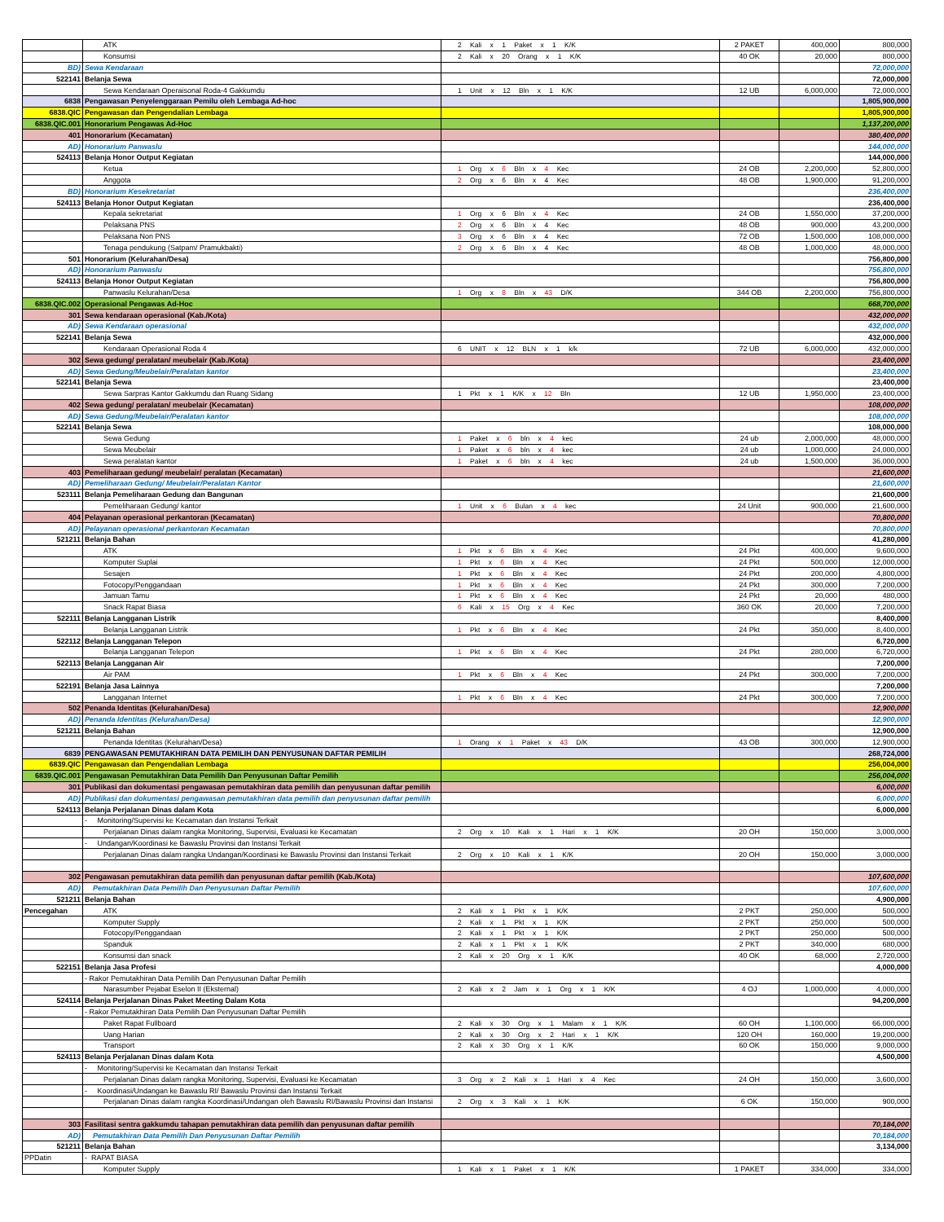| | ATK | 2 Kali x 1 Paket x 1 K/K | 2 PAKET | 400,000 | 800,000 |
| | Konsumsi | 2 Kali x 20 Orang x 1 K/K | 40 OK | 20,000 | 800,000 |
| BD) | Sewa Kendaraan | | | | 72,000,000 |
| 522141 | Belanja Sewa | | | | 72,000,000 |
| | Sewa Kendaraan Operaisonal Roda-4 Gakkumdu | 1 Unit x 12 Bln x 1 K/K | 12 UB | 6,000,000 | 72,000,000 |
| 6838 | Pengawasan Penyelenggaraan Pemilu oleh Lembaga Ad-hoc | | | | 1,805,900,000 |
| 6838.QIC | Pengawasan dan Pengendalian Lembaga | | | | 1,805,900,000 |
| 6838.QIC.001 | Honorarium Pengawas Ad-Hoc | | | | 1,137,200,000 |
| 401 | Honorarium (Kecamatan) | | | | 380,400,000 |
| AD) | Honorarium Panwaslu | | | | 144,000,000 |
| 524113 | Belanja Honor Output Kegiatan | | | | 144,000,000 |
| | Ketua | 1 Org x 6 Bln x 4 Kec | 24 OB | 2,200,000 | 52,800,000 |
| | Anggota | 2 Org x 6 Bln x 4 Kec | 48 OB | 1,900,000 | 91,200,000 |
| BD) | Honorarium Kesekretariat | | | | 236,400,000 |
| 524113 | Belanja Honor Output Kegiatan | | | | 236,400,000 |
| | Kepala sekretariat | 1 Org x 6 Bln x 4 Kec | 24 OB | 1,550,000 | 37,200,000 |
| | Pelaksana PNS | 2 Org x 6 Bln x 4 Kec | 48 OB | 900,000 | 43,200,000 |
| | Pelaksana Non PNS | 3 Org x 6 Bln x 4 Kec | 72 OB | 1,500,000 | 108,000,000 |
| | Tenaga pendukung (Satpam/ Pramukbakti) | 2 Org x 6 Bln x 4 Kec | 48 OB | 1,000,000 | 48,000,000 |
| 501 | Honorarium (Kelurahan/Desa) | | | | 756,800,000 |
| AD) | Honorarium Panwaslu | | | | 756,800,000 |
| 524113 | Belanja Honor Output Kegiatan | | | | 756,800,000 |
| | Panwaslu Kelurahan/Desa | 1 Org x 8 Bln x 43 D/K | 344 OB | 2,200,000 | 756,800,000 |
| 6838.QIC.002 | Operasional Pengawas Ad-Hoc | | | | 668,700,000 |
| 301 | Sewa kendaraan operasional (Kab./Kota) | | | | 432,000,000 |
| AD) | Sewa Kendaraan operasional | | | | 432,000,000 |
| 522141 | Belanja Sewa | | | | 432,000,000 |
| | Kendaraan Operasional Roda 4 | 6 UNIT x 12 BLN x 1 k/k | 72 UB | 6,000,000 | 432,000,000 |
| 302 | Sewa gedung/ peralatan/ meubelair (Kab./Kota) | | | | 23,400,000 |
| AD) | Sewa Gedung/Meubelair/Peralatan kantor | | | | 23,400,000 |
| 522141 | Belanja Sewa | | | | 23,400,000 |
| | Sewa Sarpras Kantor Gakkumdu dan Ruang Sidang | 1 Pkt x 1 K/K x 12 Bln | 12 UB | 1,950,000 | 23,400,000 |
| 402 | Sewa gedung/ peralatan/ meubelair (Kecamatan) | | | | 108,000,000 |
| AD) | Sewa Gedung/Meubelair/Peralatan kantor | | | | 108,000,000 |
| 522141 | Belanja Sewa | | | | 108,000,000 |
| | Sewa Gedung | 1 Paket x 6 bln x 4 kec | 24 ub | 2,000,000 | 48,000,000 |
| | Sewa Meubelair | 1 Paket x 6 bln x 4 kec | 24 ub | 1,000,000 | 24,000,000 |
| | Sewa peralatan kantor | 1 Paket x 6 bln x 4 kec | 24 ub | 1,500,000 | 36,000,000 |
| 403 | Pemeliharaan gedung/ meubelair/ peralatan (Kecamatan) | | | | 21,600,000 |
| AD) | Pemeliharaan Gedung/ Meubelair/Peralatan Kantor | | | | 21,600,000 |
| 523111 | Belanja Pemeliharaan Gedung dan Bangunan | | | | 21,600,000 |
| | Pemeliharaan Gedung/ kantor | 1 Unit x 6 Bulan x 4 kec | 24 Unit | 900,000 | 21,600,000 |
| 404 | Pelayanan operasional perkantoran (Kecamatan) | | | | 70,800,000 |
| AD) | Pelayanan operasional perkantoran Kecamatan | | | | 70,800,000 |
| 521211 | Belanja Bahan | | | | 41,280,000 |
| | ATK | 1 Pkt x 6 Bln x 4 Kec | 24 Pkt | 400,000 | 9,600,000 |
| | Komputer Suplai | 1 Pkt x 6 Bln x 4 Kec | 24 Pkt | 500,000 | 12,000,000 |
| | Sesajen | 1 Pkt x 6 Bln x 4 Kec | 24 Pkt | 200,000 | 4,800,000 |
| | Fotocopy/Penggandaan | 1 Pkt x 6 Bln x 4 Kec | 24 Pkt | 300,000 | 7,200,000 |
| | Jamuan Tamu | 1 Pkt x 6 Bln x 4 Kec | 24 Pkt | 20,000 | 480,000 |
| | Snack Rapat Biasa | 6 Kali x 15 Org x 4 Kec | 360 OK | 20,000 | 7,200,000 |
| 522111 | Belanja Langganan Listrik | | | | 8,400,000 |
| | Belanja Langganan Listrik | 1 Pkt x 6 Bln x 4 Kec | 24 Pkt | 350,000 | 8,400,000 |
| 522112 | Belanja Langganan Telepon | | | | 6,720,000 |
| | Belanja Langganan Telepon | 1 Pkt x 6 Bln x 4 Kec | 24 Pkt | 280,000 | 6,720,000 |
| 522113 | Belanja Langganan Air | | | | 7,200,000 |
| | Air PAM | 1 Pkt x 6 Bln x 4 Kec | 24 Pkt | 300,000 | 7,200,000 |
| 522191 | Belanja Jasa Lainnya | | | | 7,200,000 |
| | Langganan Internet | 1 Pkt x 6 Bln x 4 Kec | 24 Pkt | 300,000 | 7,200,000 |
| 502 | Penanda Identitas (Kelurahan/Desa) | | | | 12,900,000 |
| AD) | Penanda Identitas (Kelurahan/Desa) | | | | 12,900,000 |
| 521211 | Belanja Bahan | | | | 12,900,000 |
| | Penanda Identitas (Kelurahan/Desa) | 1 Orang x 1 Paket x 43 D/K | 43 OB | 300,000 | 12,900,000 |
| 6839 | PENGAWASAN PEMUTAKHIRAN DATA PEMILIH DAN PENYUSUNAN DAFTAR PEMILIH | | | | 268,724,000 |
| 6839.QIC | Pengawasan dan Pengendalian Lembaga | | | | 256,004,000 |
| 6839.QIC.001 | Pengawasan Pemutakhiran Data Pemilih Dan Penyusunan Daftar Pemilih | | | | 256,004,000 |
| 301 | Publikasi dan dokumentasi pengawasan pemutakhiran data pemilih dan penyusunan daftar pemilih | | | | 6,000,000 |
| AD) | Publikasi dan dokumentasi pengawasan pemutakhiran data pemilih dan penyusunan daftar pemilih | | | | 6,000,000 |
| 524113 | Belanja Perjalanan Dinas dalam Kota | | | | 6,000,000 |
| | - Monitoring/Supervisi ke Kecamatan dan Instansi Terkait | | | | |
| | Perjalanan Dinas dalam rangka Monitoring, Supervisi, Evaluasi ke Kecamatan | 2 Org x 10 Kali x 1 Hari x 1 K/K | 20 OH | 150,000 | 3,000,000 |
| | - Undangan/Koordinasi ke Bawaslu Provinsi dan Instansi Terkait | | | | |
| | Perjalanan Dinas dalam rangka Undangan/Koordinasi ke Bawaslu Provinsi dan Instansi Terkait | 2 Org x 10 Kali x 1 K/K | 20 OH | 150,000 | 3,000,000 |
| 302 | Pengawasan pemutakhiran data pemilih dan penyusunan daftar pemilih (Kab./Kota) | | | | 107,600,000 |
| AD) | Pemutakhiran Data Pemilih Dan Penyusunan Daftar Pemilih | | | | 107,600,000 |
| 521211 | Belanja Bahan | | | | 4,900,000 |
| Pencegahan | ATK | 2 Kali x 1 Pkt x 1 K/K | 2 PKT | 250,000 | 500,000 |
| | Komputer Supply | 2 Kali x 1 Pkt x 1 K/K | 2 PKT | 250,000 | 500,000 |
| | Fotocopy/Penggandaan | 2 Kali x 1 Pkt x 1 K/K | 2 PKT | 250,000 | 500,000 |
| | Spanduk | 2 Kali x 1 Pkt x 1 K/K | 2 PKT | 340,000 | 680,000 |
| | Konsumsi dan snack | 2 Kali x 20 Org x 1 K/K | 40 OK | 68,000 | 2,720,000 |
| 522151 | Belanja Jasa Profesi | | | | 4,000,000 |
| | - Rakor Pemutakhiran Data Pemilih Dan Penyusunan Daftar Pemilih | | | | |
| | Narasumber Pejabat Eselon II (Eksternal) | 2 Kali x 2 Jam x 1 Org x 1 K/K | 4 OJ | 1,000,000 | 4,000,000 |
| 524114 | Belanja Perjalanan Dinas Paket Meeting Dalam Kota | | | | 94,200,000 |
| | - Rakor Pemutakhiran Data Pemilih Dan Penyusunan Daftar Pemilih | | | | |
| | Paket Rapat Fullboard | 2 Kali x 30 Org x 1 Malam x 1 K/K | 60 OH | 1,100,000 | 66,000,000 |
| | Uang Harian | 2 Kali x 30 Org x 2 Hari x 1 K/K | 120 OH | 160,000 | 19,200,000 |
| | Transport | 2 Kali x 30 Org x 1 K/K | 60 OK | 150,000 | 9,000,000 |
| 524113 | Belanja Perjalanan Dinas dalam Kota | | | | 4,500,000 |
| | - Monitoring/Supervisi ke Kecamatan dan Instansi Terkait | | | | |
| | Perjalanan Dinas dalam rangka Monitoring, Supervisi, Evaluasi ke Kecamatan | 3 Org x 2 Kali x 1 Hari x 4 Kec | 24 OH | 150,000 | 3,600,000 |
| | - Koordinasi/Undangan ke Bawaslu RI/ Bawaslu Provinsi dan Instansi Terkait | | | | |
| | Perjalanan Dinas dalam rangka Koordinasi/Undangan oleh Bawaslu RI/Bawaslu Provinsi dan Instansi | 2 Org x 3 Kali x 1 K/K | 6 OK | 150,000 | 900,000 |
| 303 | Fasilitasi sentra gakkumdu tahapan pemutakhiran data pemilih dan penyusunan daftar pemilih | | | | 70,184,000 |
| AD) | Pemutakhiran Data Pemilih Dan Penyusunan Daftar Pemilih | | | | 70,184,000 |
| 521211 | Belanja Bahan | | | | 3,134,000 |
| PPDatin | - RAPAT BIASA | | | | |
| | Komputer Supply | 1 Kali x 1 Paket x 1 K/K | 1 PAKET | 334,000 | 334,000 |